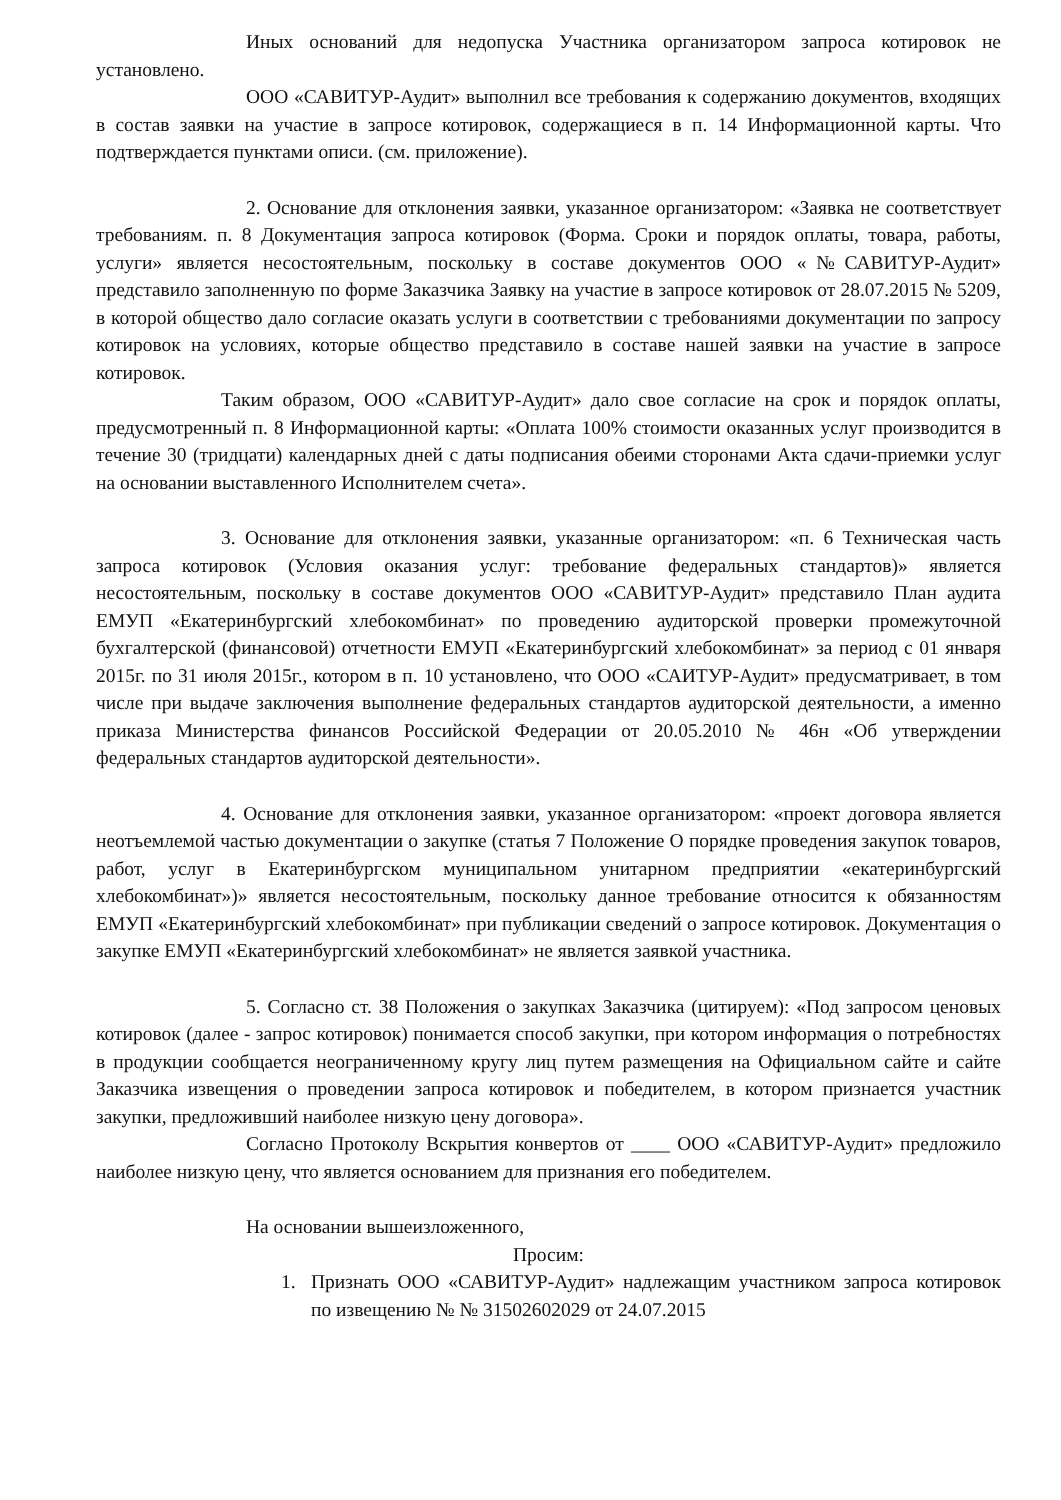Иных оснований для недопуска Участника организатором запроса котировок не установлено.
ООО «САВИТУР-Аудит» выполнил все требования к содержанию документов, входящих в состав заявки на участие в запросе котировок, содержащиеся в п. 14 Информационной карты. Что подтверждается пунктами описи. (см. приложение).
2. Основание для отклонения заявки, указанное организатором: «Заявка не соответствует требованиям. п. 8 Документация запроса котировок (Форма. Сроки и порядок оплаты, товара, работы, услуги» является несостоятельным, поскольку в составе документов ООО «№САВИТУР-Аудит» представило заполненную по форме Заказчика Заявку на участие в запросе котировок от 28.07.2015 № 5209, в которой общество дало согласие оказать услуги в соответствии с требованиями документации по запросу котировок на условиях, которые общество представило в составе нашей заявки на участие в запросе котировок.
Таким образом, ООО «САВИТУР-Аудит» дало свое согласие на срок и порядок оплаты, предусмотренный п. 8 Информационной карты: «Оплата 100% стоимости оказанных услуг производится в течение 30 (тридцати) календарных дней с даты подписания обеими сторонами Акта сдачи-приемки услуг на основании выставленного Исполнителем счета».
3. Основание для отклонения заявки, указанные организатором: «п. 6 Техническая часть запроса котировок (Условия оказания услуг: требование федеральных стандартов)» является несостоятельным, поскольку в составе документов ООО «САВИТУР-Аудит» представило План аудита ЕМУП «Екатеринбургский хлебокомбинат» по проведению аудиторской проверки промежуточной бухгалтерской (финансовой) отчетности ЕМУП «Екатеринбургский хлебокомбинат» за период с 01 января 2015г. по 31 июля 2015г., котором в п. 10 установлено, что ООО «САИТУР-Аудит» предусматривает, в том числе при выдаче заключения выполнение федеральных стандартов аудиторской деятельности, а именно приказа Министерства финансов Российской Федерации от 20.05.2010 № 46н «Об утверждении федеральных стандартов аудиторской деятельности».
4. Основание для отклонения заявки, указанное организатором: «проект договора является неотъемлемой частью документации о закупке (статья 7 Положение О порядке проведения закупок товаров, работ, услуг в Екатеринбургском муниципальном унитарном предприятии «екатеринбургский хлебокомбинат»)» является несостоятельным, поскольку данное требование относится к обязанностям ЕМУП «Екатеринбургский хлебокомбинат» при публикации сведений о запросе котировок. Документация о закупке ЕМУП «Екатеринбургский хлебокомбинат» не является заявкой участника.
5. Согласно ст. 38 Положения о закупках Заказчика (цитируем): «Под запросом ценовых котировок (далее - запрос котировок) понимается способ закупки, при котором информация о потребностях в продукции сообщается неограниченному кругу лиц путем размещения на Официальном сайте и сайте Заказчика извещения о проведении запроса котировок и победителем, в котором признается участник закупки, предложивший наиболее низкую цену договора».
Согласно Протоколу Вскрытия конвертов от ____ ООО «САВИТУР-Аудит» предложило наиболее низкую цену, что является основанием для признания его победителем.
На основании вышеизложенного,
Просим:
1. Признать ООО «САВИТУР-Аудит» надлежащим участником запроса котировок по извещению № № 31502602029 от 24.07.2015